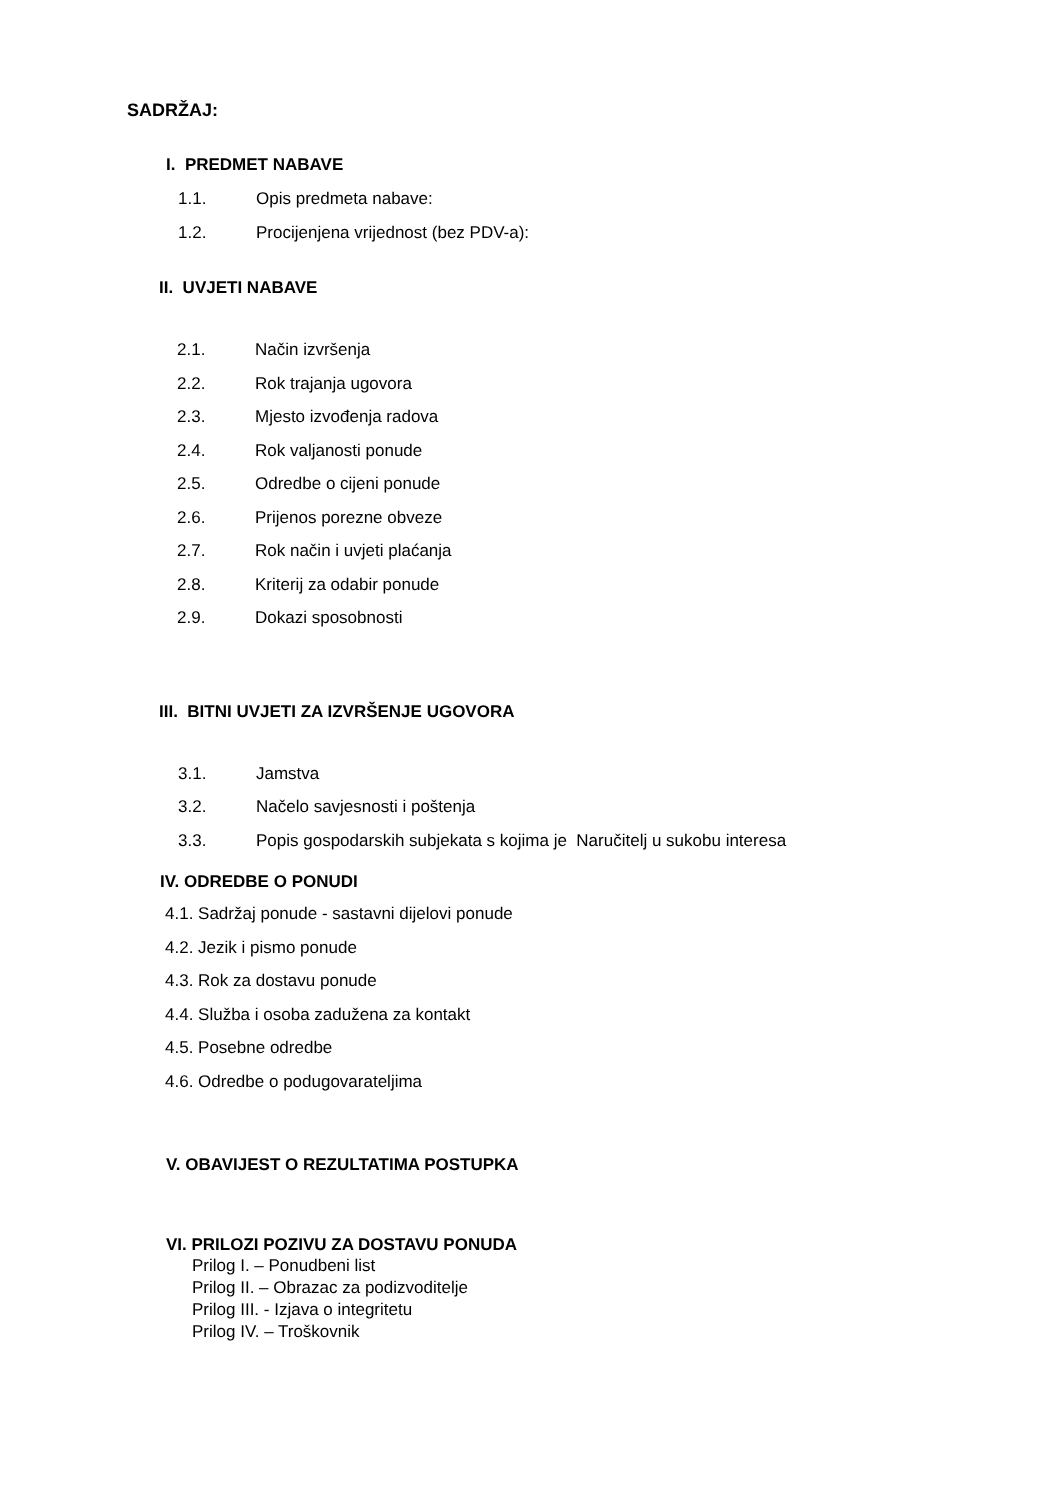SADRŽAJ:
I. PREDMET NABAVE
1.1. Opis predmeta nabave:
1.2. Procijenjena vrijednost (bez PDV-a):
II. UVJETI NABAVE
2.1. Način izvršenja
2.2. Rok trajanja ugovora
2.3. Mjesto izvođenja radova
2.4. Rok valjanosti ponude
2.5. Odredbe o cijeni ponude
2.6. Prijenos porezne obveze
2.7. Rok način i uvjeti plaćanja
2.8. Kriterij za odabir ponude
2.9. Dokazi sposobnosti
III. BITNI UVJETI ZA IZVRŠENJE UGOVORA
3.1. Jamstva
3.2. Načelo savjesnosti i poštenja
3.3. Popis gospodarskih subjekata s kojima je Naručitelj u sukobu interesa
IV. ODREDBE O PONUDI
4.1. Sadržaj ponude - sastavni dijelovi ponude
4.2. Jezik i pismo ponude
4.3. Rok za dostavu ponude
4.4. Služba i osoba zadužena za kontakt
4.5. Posebne odredbe
4.6. Odredbe o podugovarateljima
V. OBAVIJEST O REZULTATIMA POSTUPKA
VI. PRILOZI POZIVU ZA DOSTAVU PONUDA
Prilog I. – Ponudbeni list
Prilog II. – Obrazac za podizvoditelje
Prilog III. - Izjava o integritetu
Prilog IV. – Troškovnik